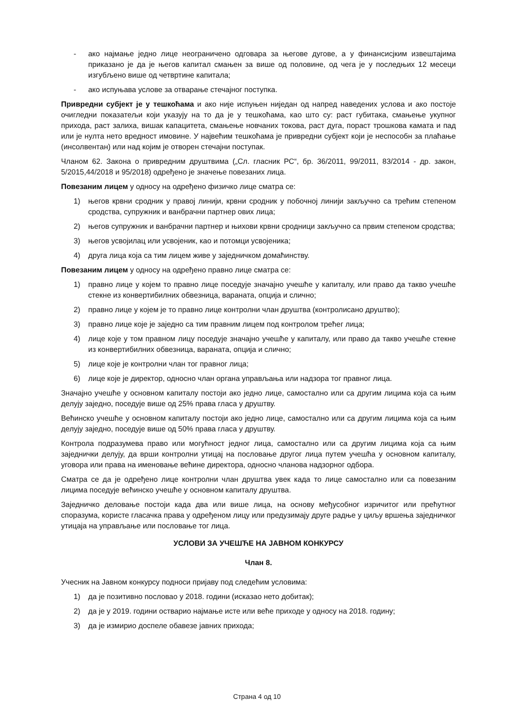- ако најмање једно лице неограничено одговара за његове дугове, а у финансисјким извештајима приказано је да је његов капитал смањен за више од половине, од чега је у последњих 12 месеци изгубљено више од четвртине капитала;
- ако испуњава услове за отварање стечајног поступка.
Привредни субјект је у тешкоћама и ако није испуњен ниједан од напред наведених услова и ако постоје очигледни показатељи који указују на то да је у тешкоћама, као што су: раст губитака, смањење укупног прихода, раст залиха, вишак капацитета, смањење новчаних токова, раст дуга, пораст трошкова камата и пад или је нулта нето вредност имовине. У највећим тешкоћама је привредни субјект који је неспособн за плаћање (инсолвентан) или над којим је отворен стечајни поступак.
Чланом 62. Закона о привредним друштвима („Сл. гласник РС“, бр. 36/2011, 99/2011, 83/2014 - др. закон, 5/2015,44/2018 и 95/2018) одређено је значење повезаних лица.
Повезаним лицем у односу на одређено физичко лице сматра се:
1) његов крвни сродник у правој линији, крвни сродник у побочној линији закључно са трећим степеном сродства, супружник и ванбрачни партнер ових лица;
2) његов супружник и ванбрачни партнер и њихови крвни сродници закључно са првим степеном сродства;
3) његов усвојилац или усвојеник, као и потомци усвојеника;
4) друга лица која са тим лицем живе у заједничком домаћинству.
Повезаним лицем у односу на одређено правно лице сматра се:
1) правно лице у којем то правно лице поседује значајно учешће у капиталу, или право да такво учешће стекне из конвертибилних обвезница, вараната, опција и слично;
2) правно лице у којем је то правно лице контролни члан друштва (контролисано друштво);
3) правно лице које је заједно са тим правним лицем под контролом трећег лица;
4) лице које у том правном лицу поседује значајно учешће у капиталу, или право да такво учешће стекне из конвертибилних обвезница, вараната, опција и слично;
5) лице које је контролни члан тог правног лица;
6) лице које је директор, односно члан органа управљања или надзора тог правног лица.
Значајно учешће у основном капиталу постоји ако једно лице, самостално или са другим лицима која са њим делују заједно, поседује више од 25% права гласа у друштву.
Већинско учешће у основном капиталу постоји ако једно лице, самостално или са другим лицима која са њим делују заједно, поседује више од 50% права гласа у друштву.
Контрола подразумева право или могућност једног лица, самостално или са другим лицима која са њим заједнички делују, да врши контролни утицај на пословање другог лица путем учешћа у основном капиталу, уговора или права на именовање већине директора, односно чланова надзорног одбора.
Сматра се да је одређено лице контролни члан друштва увек када то лице самостално или са повезаним лицима поседује већинско учешће у основном капиталу друштва.
Заједничко деловање постоји када два или више лица, на основу међусобног изричитог или прећутног споразума, користе гласачка права у одређеном лицу или предузимају друге радње у циљу вршења заједничког утицаја на управљање или пословање тог лица.
УСЛОВИ ЗА УЧЕШЋЕ НА ЈАВНОМ КОНКУРСУ
Члан 8.
Учесник на Јавном конкурсу подноси пријаву под следећим условима:
1) да је позитивно пословао у 2018. години (исказао нето добитак);
2) да је у 2019. години остварио најмање исте или веће приходе у односу на 2018. годину;
3) да је измирио доспеле обавезе јавних прихода;
Страна 4 од 10